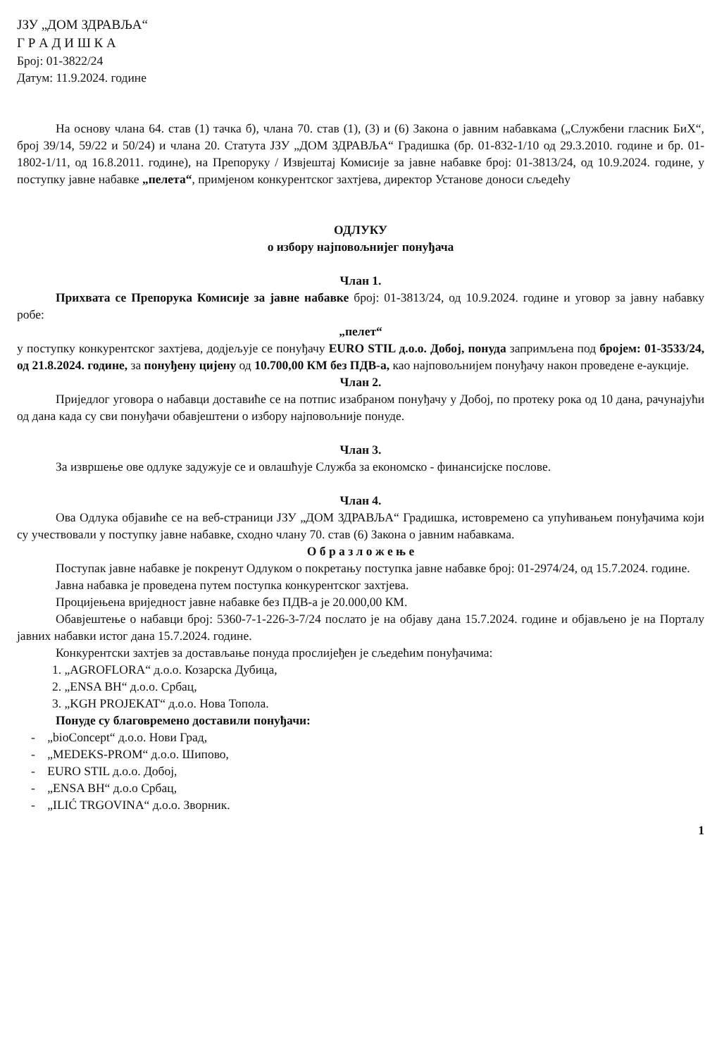ЈЗУ „ДОМ ЗДРАВЉА“
Г Р А Д И Ш К А
Број: 01-3822/24
Датум: 11.9.2024. године
На основу члана 64. став (1) тачка б), члана 70. став (1), (3) и (6) Закона о јавним набавкама („Службени гласник БиХ“, број 39/14, 59/22 и 50/24) и члана 20. Статута ЈЗУ „ДОМ ЗДРАВЉА“ Градишка (бр. 01-832-1/10 од 29.3.2010. године и бр. 01-1802-1/11, од 16.8.2011. године), на Препоруку / Извјештај Комисије за јавне набавке број: 01-3813/24, од 10.9.2024. године, у поступку јавне набавке „пелета“, примјеном конкурентског захтјева, директор Установе доноси сљедећу
ОДЛУКУ
о избору најповољнијег понуђача
Члан 1.
Прихвата се Препорука Комисије за јавне набавке број: 01-3813/24, од 10.9.2024. године и уговор за јавну набавку робе:
„пелет“
у поступку конкурентског захтјева, додјељује се понуђачу EURO STIL д.о.о. Добој, понуда запримљена под бројем: 01-3533/24, од 21.8.2024. године, за понуђену цијену од 10.700,00 КМ без ПДВ-а, као најповољнијем понуђачу након проведене е-аукције.
Члан 2.
Приједлог уговора о набавци доставиће се на потпис изабраном понуђачу у Добој, по протеку рока од 10 дана, рачунајући од дана када су сви понуђачи обавјештени о избору најповољније понуде.
Члан 3.
За извршење ове одлуке задужује се и овлашћује Служба за економско - финансијске послове.
Члан 4.
Ова Одлука објавиће се на веб-страници ЈЗУ „ДОМ ЗДРАВЉА“ Градишка, истовремено са упућивањем понуђачима који су учествовали у поступку јавне набавке, сходно члану 70. став (6) Закона о јавним набавкама.
О б р а з л о ж е њ е
Поступак јавне набавке је покренут Одлуком о покретању поступка јавне набавке број: 01-2974/24, од 15.7.2024. године.
Јавна набавка је проведена путем поступка конкурентског захтјева.
Процијењена вриједност јавне набавке без ПДВ-а је 20.000,00 КМ.
Обавјештење о набавци број: 5360-7-1-226-3-7/24 послато је на објаву дана 15.7.2024. године и објављено је на Порталу јавних набавки истог дана 15.7.2024. године.
Конкурентски захтјев за достављање понуда прослијеђен је сљедећим понуђачима:
1. „AGROFLORA“ д.о.о. Козарска Дубица,
2. „ENSA BH“ д.о.о. Србац,
3. „KGH PROJEKAT“ д.о.о. Нова Топола.
Понуде су благовремено доставили понуђачи:
- „bioConcept“ д.о.о. Нови Град,
- „MEDEKS-PROM“ д.о.о. Шипово,
- EURO STIL д.о.о. Добој,
- „ENSA BH“ д.о.о Србац,
- „ILIĆ TRGOVINA“ д.о.о. Зворник.
1